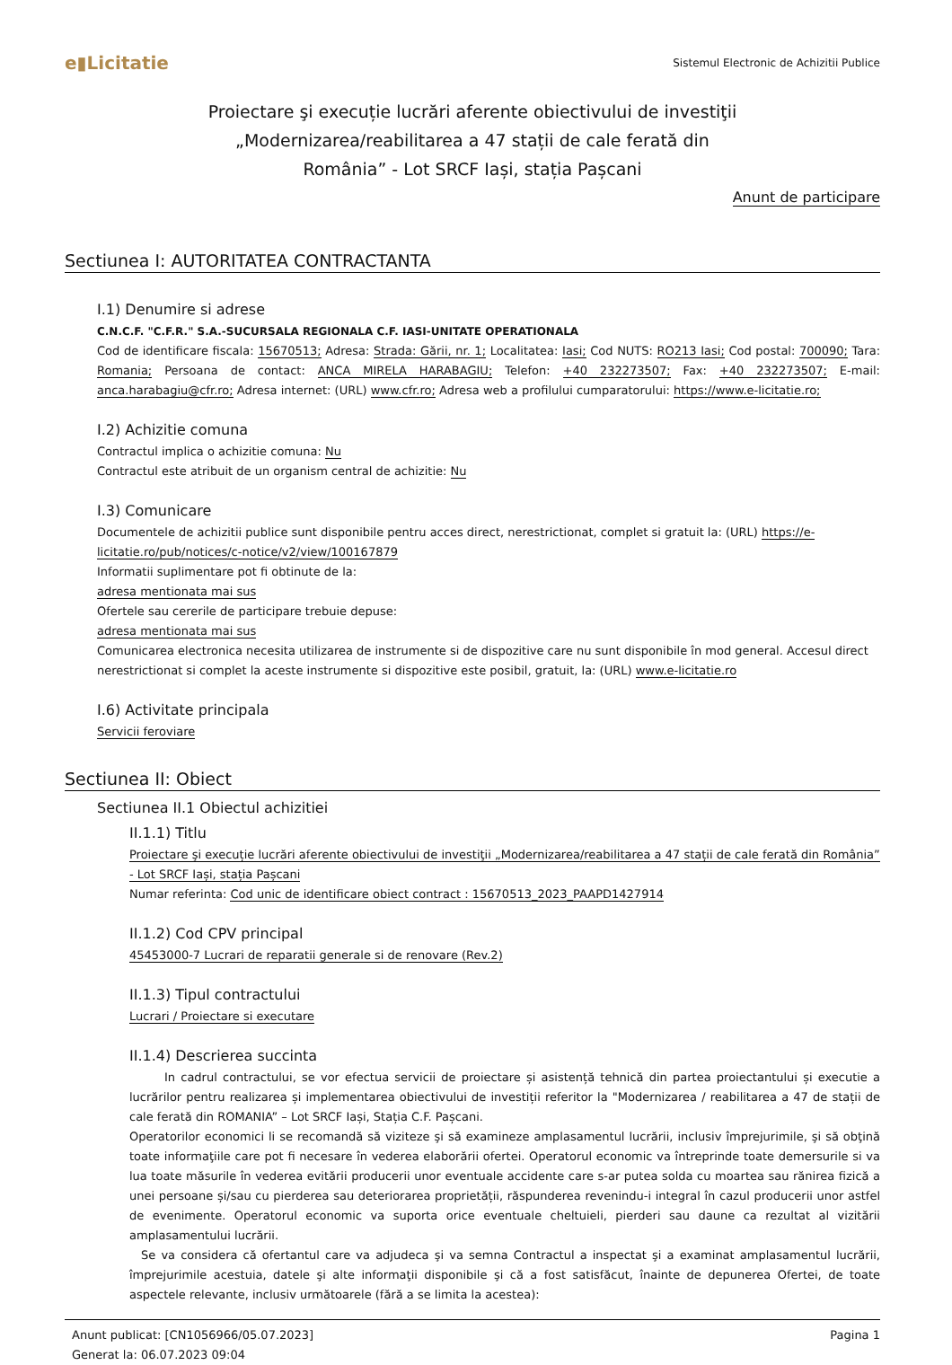e▮Licitatie
Sistemul Electronic de Achizitii Publice
Proiectare şi execuție lucrări aferente obiectivului de investiţii „Modernizarea/reabilitarea a 47 stații de cale ferată din România” - Lot SRCF Iași, stația Pașcani
Anunt de participare
Sectiunea I: AUTORITATEA CONTRACTANTA
I.1) Denumire si adrese
C.N.C.F. "C.F.R." S.A.-SUCURSALA REGIONALA C.F. IASI-UNITATE OPERATIONALA
Cod de identificare fiscala: 15670513; Adresa: Strada: Gării, nr. 1; Localitatea: Iasi; Cod NUTS: RO213 Iasi; Cod postal: 700090; Tara: Romania; Persoana de contact: ANCA MIRELA HARABAGIU; Telefon: +40 232273507; Fax: +40 232273507; E-mail: anca.harabagiu@cfr.ro; Adresa internet: (URL) www.cfr.ro; Adresa web a profilului cumparatorului: https://www.e-licitatie.ro;
I.2) Achizitie comuna
Contractul implica o achizitie comuna: Nu
Contractul este atribuit de un organism central de achizitie: Nu
I.3) Comunicare
Documentele de achizitii publice sunt disponibile pentru acces direct, nerestrictionat, complet si gratuit la: (URL) https://e-licitatie.ro/pub/notices/c-notice/v2/view/100167879
Informatii suplimentare pot fi obtinute de la:
adresa mentionata mai sus
Ofertele sau cererile de participare trebuie depuse:
adresa mentionata mai sus
Comunicarea electronica necesita utilizarea de instrumente si de dispozitive care nu sunt disponibile în mod general. Accesul direct nerestrictionat si complet la aceste instrumente si dispozitive este posibil, gratuit, la: (URL) www.e-licitatie.ro
I.6) Activitate principala
Servicii feroviare
Sectiunea II: Obiect
Sectiunea II.1 Obiectul achizitiei
II.1.1) Titlu
Proiectare şi execuție lucrări aferente obiectivului de investiţii „Modernizarea/reabilitarea a 47 stații de cale ferată din România” - Lot SRCF Iași, stația Pașcani
Numar referinta: Cod unic de identificare obiect contract : 15670513_2023_PAAPD1427914
II.1.2) Cod CPV principal
45453000-7 Lucrari de reparatii generale si de renovare (Rev.2)
II.1.3) Tipul contractului
Lucrari / Proiectare si executare
II.1.4) Descrierea succinta
   In cadrul contractului, se vor efectua servicii de proiectare și asistență tehnică din partea proiectantului și executie a lucrărilor pentru realizarea și implementarea obiectivului de investiții referitor la "Modernizarea / reabilitarea a 47 de stații de cale ferată din ROMANIA” – Lot SRCF Iași, Stația C.F. Pașcani.
Operatorilor economici li se recomandă să viziteze şi să examineze amplasamentul lucrării, inclusiv împrejurimile, şi să obţină toate informaţiile care pot fi necesare în vederea elaborării ofertei. Operatorul economic va întreprinde toate demersurile si va lua toate măsurile în vederea evitării producerii unor eventuale accidente care s-ar putea solda cu moartea sau rănirea fizică a unei persoane și/sau cu pierderea sau deteriorarea proprietății, răspunderea revenindu-i integral în cazul producerii unor astfel de evenimente. Operatorul economic va suporta orice eventuale cheltuieli, pierderi sau daune ca rezultat al vizitării amplasamentului lucrării.
 Se va considera că ofertantul care va adjudeca şi va semna Contractul a inspectat şi a examinat amplasamentul lucrării, împrejurimile acestuia, datele şi alte informaţii disponibile şi că a fost satisfăcut, înainte de depunerea Ofertei, de toate aspectele relevante, inclusiv următoarele (fără a se limita la acestea):
Anunt publicat: [CN1056966/05.07.2023]
Generat la: 06.07.2023 09:04
Pagina 1